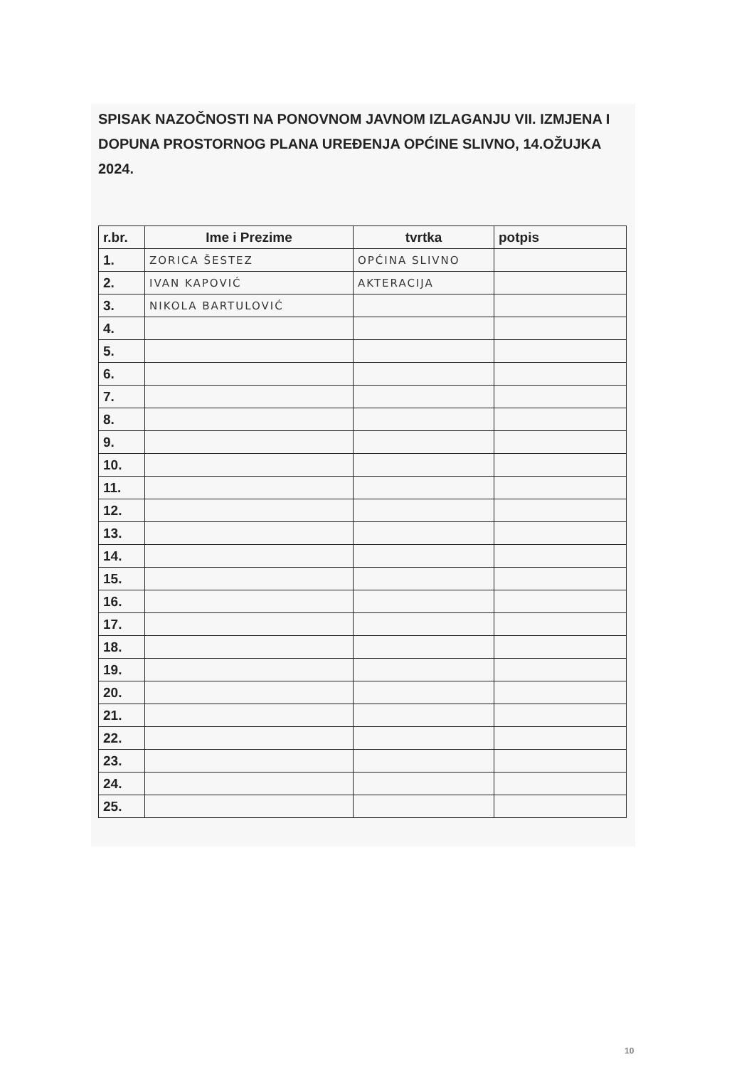SPISAK NAZOČNOSTI NA PONOVNOM JAVNOM IZLAGANJU VII. IZMJENA I DOPUNA PROSTORNOG PLANA UREĐENJA OPĆINE SLIVNO, 14.OŽUJKA 2024.
| r.br. | Ime i Prezime | tvrtka | potpis |
| --- | --- | --- | --- |
| 1. | ZORICA ŠESTEZ | OPĆINA SLIVNO | |
| 2. | IVAN KAPOVIĆ | AKTERACIJA | |
| 3. | NIKOLA BARTULOVIĆ | | |
| 4. | | | |
| 5. | | | |
| 6. | | | |
| 7. | | | |
| 8. | | | |
| 9. | | | |
| 10. | | | |
| 11. | | | |
| 12. | | | |
| 13. | | | |
| 14. | | | |
| 15. | | | |
| 16. | | | |
| 17. | | | |
| 18. | | | |
| 19. | | | |
| 20. | | | |
| 21. | | | |
| 22. | | | |
| 23. | | | |
| 24. | | | |
| 25. | | | |
10